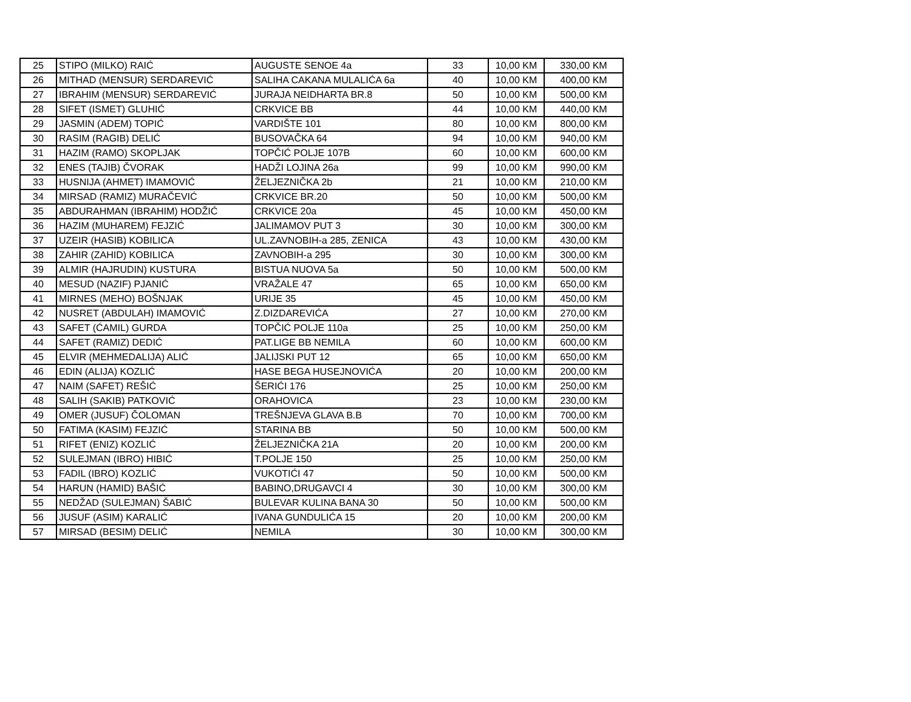| 25 | STIPO (MILKO) RAIĆ | AUGUSTE SENOE 4a | 33 | 10,00 KM | 330,00 KM |
| 26 | MITHAD (MENSUR) SERDAREVIĆ | SALIHA CAKANA MULALIĆA 6a | 40 | 10,00 KM | 400,00 KM |
| 27 | IBRAHIM (MENSUR) SERDAREVIĆ | JURAJA NEIDHARTA BR.8 | 50 | 10,00 KM | 500,00 KM |
| 28 | SIFET (ISMET) GLUHIĆ | CRKVICE BB | 44 | 10,00 KM | 440,00 KM |
| 29 | JASMIN (ADEM) TOPIĆ | VARDIŠTE 101 | 80 | 10,00 KM | 800,00 KM |
| 30 | RASIM (RAGIB) DELIĆ | BUSOVAČKA 64 | 94 | 10,00 KM | 940,00 KM |
| 31 | HAZIM (RAMO) SKOPLJAK | TOPČIĆ POLJE 107B | 60 | 10,00 KM | 600,00 KM |
| 32 | ENES (TAJIB) ČVORAK | HADŽI LOJINA 26a | 99 | 10,00 KM | 990,00 KM |
| 33 | HUSNIJA (AHMET) IMAMOVIĆ | ŽELJEZNIČKA 2b | 21 | 10,00 KM | 210,00 KM |
| 34 | MIRSAD (RAMIZ) MURAČEVIĆ | CRKVICE BR.20 | 50 | 10,00 KM | 500,00 KM |
| 35 | ABDURAHMAN (IBRAHIM) HODŽIĆ | CRKVICE 20a | 45 | 10,00 KM | 450,00 KM |
| 36 | HAZIM (MUHAREM) FEJZIĆ | JALIMAMOV PUT 3 | 30 | 10,00 KM | 300,00 KM |
| 37 | UZEIR (HASIB) KOBILICA | UL.ZAVNOBIH-a 285, ZENICA | 43 | 10,00 KM | 430,00 KM |
| 38 | ZAHIR (ZAHID) KOBILICA | ZAVNOBIH-a 295 | 30 | 10,00 KM | 300,00 KM |
| 39 | ALMIR (HAJRUDIN) KUSTURA | BISTUA NUOVA 5a | 50 | 10,00 KM | 500,00 KM |
| 40 | MESUD (NAZIF) PJANIĆ | VRAŽALE 47 | 65 | 10,00 KM | 650,00 KM |
| 41 | MIRNES (MEHO) BOŠNJAK | URIJE 35 | 45 | 10,00 KM | 450,00 KM |
| 42 | NUSRET (ABDULAH) IMAMOVIĆ | Z.DIZDAREVIĆA | 27 | 10,00 KM | 270,00 KM |
| 43 | SAFET (ĆAMIL) GURDA | TOPČIĆ POLJE 110a | 25 | 10,00 KM | 250,00 KM |
| 44 | SAFET (RAMIZ) DEDIĆ | PAT.LIGE BB NEMILA | 60 | 10,00 KM | 600,00 KM |
| 45 | ELVIR (MEHMEDALIJA) ALIĆ | JALIJSKI PUT 12 | 65 | 10,00 KM | 650,00 KM |
| 46 | EDIN (ALIJA) KOZLIĆ | HASE BEGA HUSEJNOVIĆA | 20 | 10,00 KM | 200,00 KM |
| 47 | NAIM (SAFET) REŠIĆ | ŠERIĆI 176 | 25 | 10,00 KM | 250,00 KM |
| 48 | SALIH (SAKIB) PATKOVIĆ | ORAHOVICA | 23 | 10,00 KM | 230,00 KM |
| 49 | OMER (JUSUF) ČOLOMAN | TREŠNJEVA GLAVA B.B | 70 | 10,00 KM | 700,00 KM |
| 50 | FATIMA (KASIM) FEJZIĆ | STARINA BB | 50 | 10,00 KM | 500,00 KM |
| 51 | RIFET (ENIZ) KOZLIĆ | ŽELJEZNIČKA 21A | 20 | 10,00 KM | 200,00 KM |
| 52 | SULEJMAN (IBRO) HIBIĆ | T.POLJE 150 | 25 | 10,00 KM | 250,00 KM |
| 53 | FADIL (IBRO) KOZLIĆ | VUKOTIĆI 47 | 50 | 10,00 KM | 500,00 KM |
| 54 | HARUN (HAMID) BAŠIĆ | BABINO,DRUGAVCI 4 | 30 | 10,00 KM | 300,00 KM |
| 55 | NEDŽAD (SULEJMAN) ŠABIĆ | BULEVAR KULINA BANA 30 | 50 | 10,00 KM | 500,00 KM |
| 56 | JUSUF (ASIM) KARALIĆ | IVANA GUNDULIĆA 15 | 20 | 10,00 KM | 200,00 KM |
| 57 | MIRSAD (BESIM) DELIĆ | NEMILA | 30 | 10,00 KM | 300,00 KM |